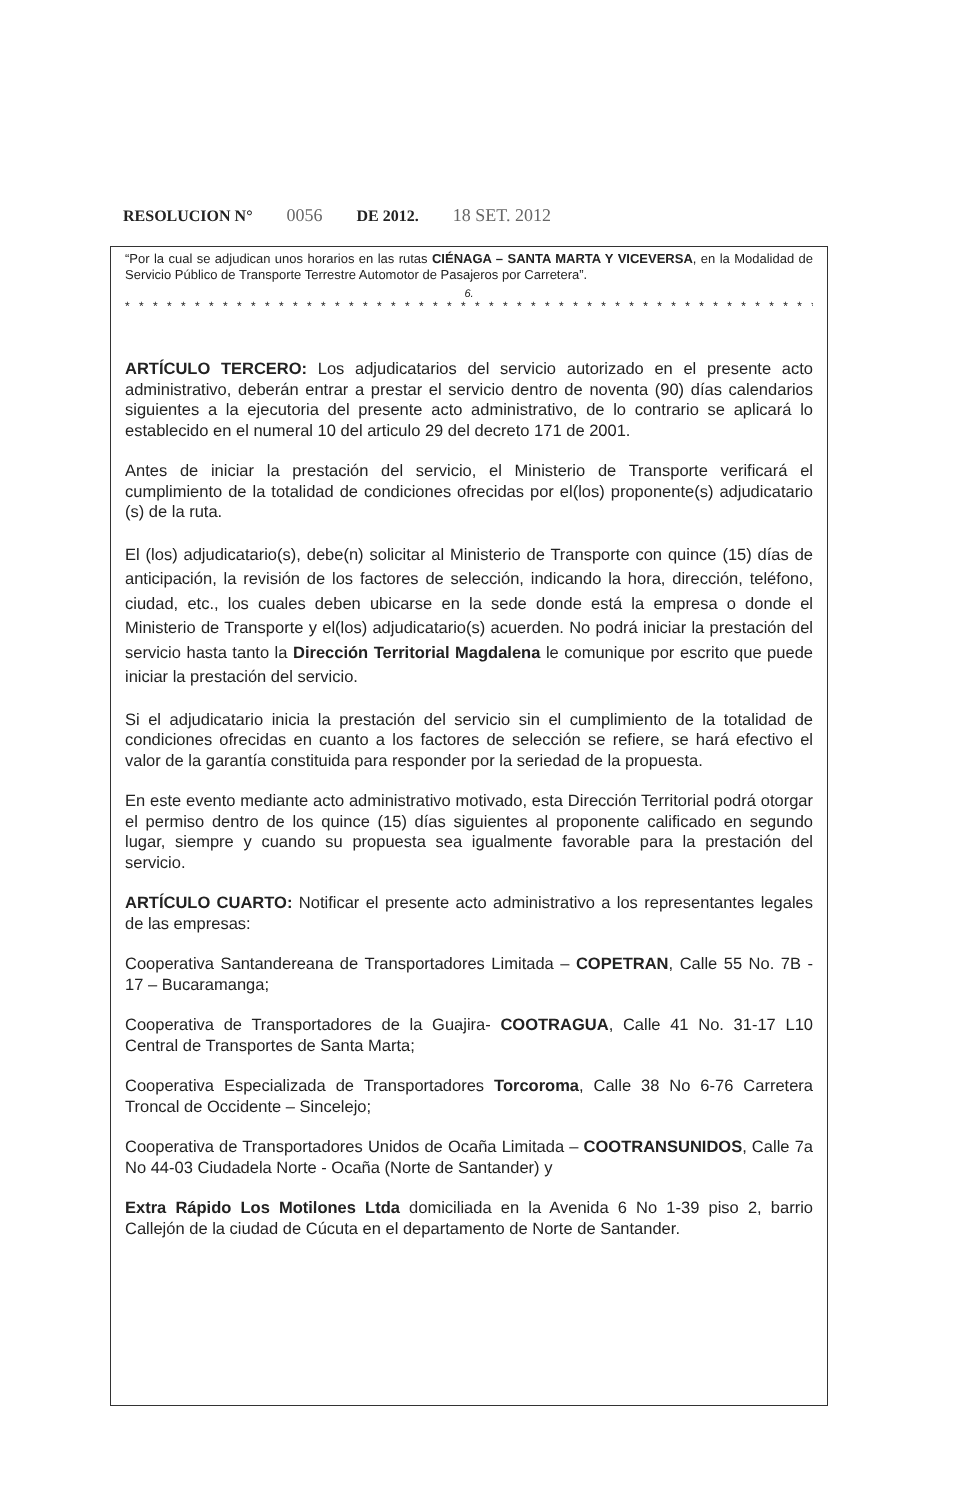RESOLUCION N° 0056 DE 2012. 18 SET. 2012
“Por la cual se adjudican unos horarios en las rutas CIÉNAGA – SANTA MARTA Y VICEVERSA, en la Modalidad de Servicio Público de Transporte Terrestre Automotor de Pasajeros por Carretera”.
6.
* * * * * * * * * * * * * * * * * * * * * * * * * * * * * * * * * * * * * * * * * * * * * * * * * * * * * * * * * * *
ARTÍCULO TERCERO: Los adjudicatarios del servicio autorizado en el presente acto administrativo, deberán entrar a prestar el servicio dentro de noventa (90) días calendarios siguientes a la ejecutoria del presente acto administrativo, de lo contrario se aplicará lo establecido en el numeral 10 del articulo 29 del decreto 171 de 2001.
Antes de iniciar la prestación del servicio, el Ministerio de Transporte verificará el cumplimiento de la totalidad de condiciones ofrecidas por el(los) proponente(s) adjudicatario (s) de la ruta.
El (los) adjudicatario(s), debe(n) solicitar al Ministerio de Transporte con quince (15) días de anticipación, la revisión de los factores de selección, indicando la hora, dirección, teléfono, ciudad, etc., los cuales deben ubicarse en la sede donde está la empresa o donde el Ministerio de Transporte y el(los) adjudicatario(s) acuerden. No podrá iniciar la prestación del servicio hasta tanto la Dirección Territorial Magdalena le comunique por escrito que puede iniciar la prestación del servicio.
Si el adjudicatario inicia la prestación del servicio sin el cumplimiento de la totalidad de condiciones ofrecidas en cuanto a los factores de selección se refiere, se hará efectivo el valor de la garantía constituida para responder por la seriedad de la propuesta.
En este evento mediante acto administrativo motivado, esta Dirección Territorial podrá otorgar el permiso dentro de los quince (15) días siguientes al proponente calificado en segundo lugar, siempre y cuando su propuesta sea igualmente favorable para la prestación del servicio.
ARTÍCULO CUARTO: Notificar el presente acto administrativo a los representantes legales de las empresas:
Cooperativa Santandereana de Transportadores Limitada – COPETRAN, Calle 55 No. 7B - 17 – Bucaramanga;
Cooperativa de Transportadores de la Guajira- COOTRAGUA, Calle 41 No. 31-17 L10 Central de Transportes de Santa Marta;
Cooperativa Especializada de Transportadores Torcoroma, Calle 38 No 6-76 Carretera Troncal de Occidente – Sincelejo;
Cooperativa de Transportadores Unidos de Ocaña Limitada – COOTRANSUNIDOS, Calle 7a No 44-03 Ciudadela Norte - Ocaña (Norte de Santander) y
Extra Rápido Los Motilones Ltda domiciliada en la Avenida 6 No 1-39 piso 2, barrio Callejón de la ciudad de Cúcuta en el departamento de Norte de Santander.